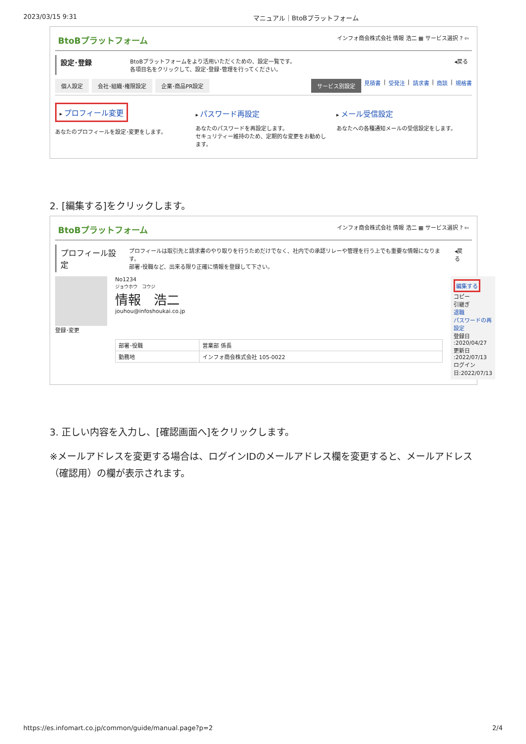2023/03/15 9:31 マニュアル｜BtoBプラットフォーム
BtoBプラットフォーム インフォ商会株式会社 情報 浩二 ▦ サービス選択 ? ⇦
設定･登録 BtoBプラットフォームをより活用いただくための、設定一覧です。
各項目名をクリックして、設定･登録･管理を行ってください。 ◂戻る
個人設定 会社･組織･権限設定 企業･商品PR設定 サービス別設定 見積書 | 受発注 | 請求書 | 商談 | 規格書
▸ プロフィール変更
あなたのプロフィールを設定･変更をします。
▸ パスワード再設定
あなたのパスワードを再設定します。
セキュリティー維持のため、定期的な変更をお勧めします。
▸ メール受信設定
あなたへの各種通知メールの受信設定をします。
2. [編集する]をクリックします。
BtoBプラットフォーム インフォ商会株式会社 情報 浩二 ▦ サービス選択 ? ⇦
プロフィール設定 プロフィールは取引先と請求書のやり取りを行うためだけでなく、社内での承認リレーや管理を行う上でも重要な情報になります。
部署･役職など、出来る限り正確に情報を登録して下さい。 ◂戻る
登録･変更 No1234
ジョウホウ　コウジ
情報　浩二
jouhou@infoshoukai.co.jp
| 部署･役職 | 営業部 係長 |
| 勤務地 | インフォ商会株式会社 105-0022 |
編集する
コピー
引継ぎ
退職
パスワードの再設定
登録日 :2020/04/27
更新日 :2022/07/13
ログイン日:2022/07/13
3. 正しい内容を入力し、[確認画面へ]をクリックします。
※メールアドレスを変更する場合は、ログインIDのメールアドレス欄を変更すると、メールアドレス（確認用）の欄が表示されます。
https://es.infomart.co.jp/common/guide/manual.page?p=2 2/4